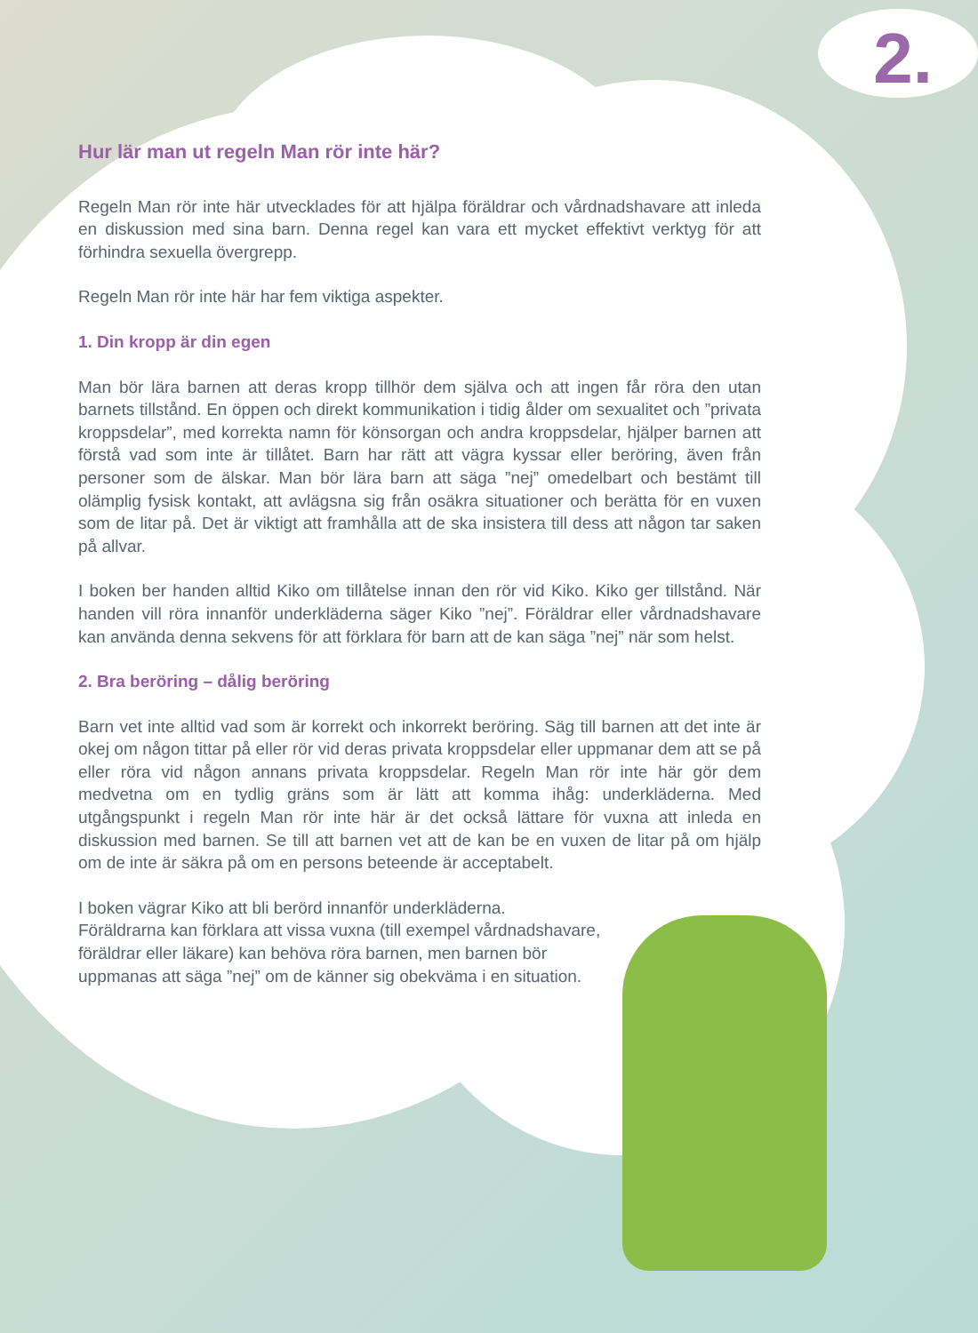2.
Hur lär man ut regeln Man rör inte här?
Regeln Man rör inte här utvecklades för att hjälpa föräldrar och vårdnadshavare att inleda en diskussion med sina barn. Denna regel kan vara ett mycket effektivt verktyg för att förhindra sexuella övergrepp.
Regeln Man rör inte här har fem viktiga aspekter.
1. Din kropp är din egen
Man bör lära barnen att deras kropp tillhör dem själva och att ingen får röra den utan barnets tillstånd. En öppen och direkt kommunikation i tidig ålder om sexualitet och ”privata kroppsdelar”, med korrekta namn för könsorgan och andra kroppsdelar, hjälper barnen att förstå vad som inte är tillåtet. Barn har rätt att vägra kyssar eller beröring, även från personer som de älskar. Man bör lära barn att säga ”nej” omedelbart och bestämt till olämplig fysisk kontakt, att avlägsna sig från osäkra situationer och berätta för en vuxen som de litar på. Det är viktigt att framhålla att de ska insistera till dess att någon tar saken på allvar.
I boken ber handen alltid Kiko om tillåtelse innan den rör vid Kiko. Kiko ger tillstånd. När handen vill röra innanför underkläderna säger Kiko ”nej”. Föräldrar eller vårdnadshavare kan använda denna sekvens för att förklara för barn att de kan säga ”nej” när som helst.
2. Bra beröring – dålig beröring
Barn vet inte alltid vad som är korrekt och inkorrekt beröring. Säg till barnen att det inte är okej om någon tittar på eller rör vid deras privata kroppsdelar eller uppmanar dem att se på eller röra vid någon annans privata kroppsdelar. Regeln Man rör inte här gör dem medvetna om en tydlig gräns som är lätt att komma ihåg: underkläderna. Med utgångspunkt i regeln Man rör inte här är det också lättare för vuxna att inleda en diskussion med barnen. Se till att barnen vet att de kan be en vuxen de litar på om hjälp om de inte är säkra på om en persons beteende är acceptabelt.
I boken vägrar Kiko att bli berörd innanför underkläderna.
Föräldrarna kan förklara att vissa vuxna (till exempel vårdnadshavare, föräldrar eller läkare) kan behöva röra barnen, men barnen bör uppmanas att säga ”nej” om de känner sig obekväma i en situation.